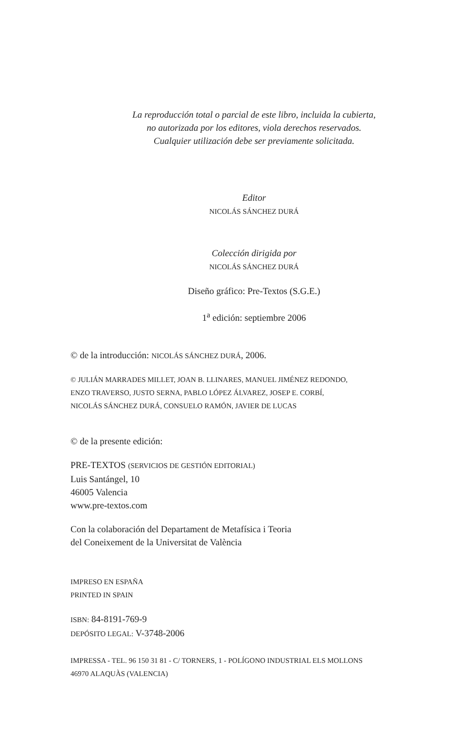La reproducción total o parcial de este libro, incluida la cubierta,
no autorizada por los editores, viola derechos reservados.
Cualquier utilización debe ser previamente solicitada.
Editor
NICOLÁS SÁNCHEZ DURÁ
Colección dirigida por
NICOLÁS SÁNCHEZ DURÁ
Diseño gráfico: Pre-Textos (S.G.E.)
1<sup>a</sup> edición: septiembre 2006
© de la introducción: NICOLÁS SÁNCHEZ DURÁ, 2006.
© JULIÁN MARRADES MILLET, JOAN B. LLINARES, MANUEL JIMÉNEZ REDONDO,
ENZO TRAVERSO, JUSTO SERNA, PABLO LÓPEZ ÁLVAREZ, JOSEP E. CORBÍ,
NICOLÁS SÁNCHEZ DURÁ, CONSUELO RAMÓN, JAVIER DE LUCAS
© de la presente edición:
PRE-TEXTOS (SERVICIOS DE GESTIÓN EDITORIAL)
Luis Santángel, 10
46005 Valencia
www.pre-textos.com
Con la colaboración del Departament de Metafísica i Teoria
del Coneixement de la Universitat de València
IMPRESO EN ESPAÑA
PRINTED IN SPAIN
ISBN: 84-8191-769-9
DEPÓSITO LEGAL: V-3748-2006
IMPRESSA - TEL. 96 150 31 81 - C/ TORNERS, 1 - POLÍGONO INDUSTRIAL ELS MOLLONS
46970 ALAQUÀS (VALENCIA)